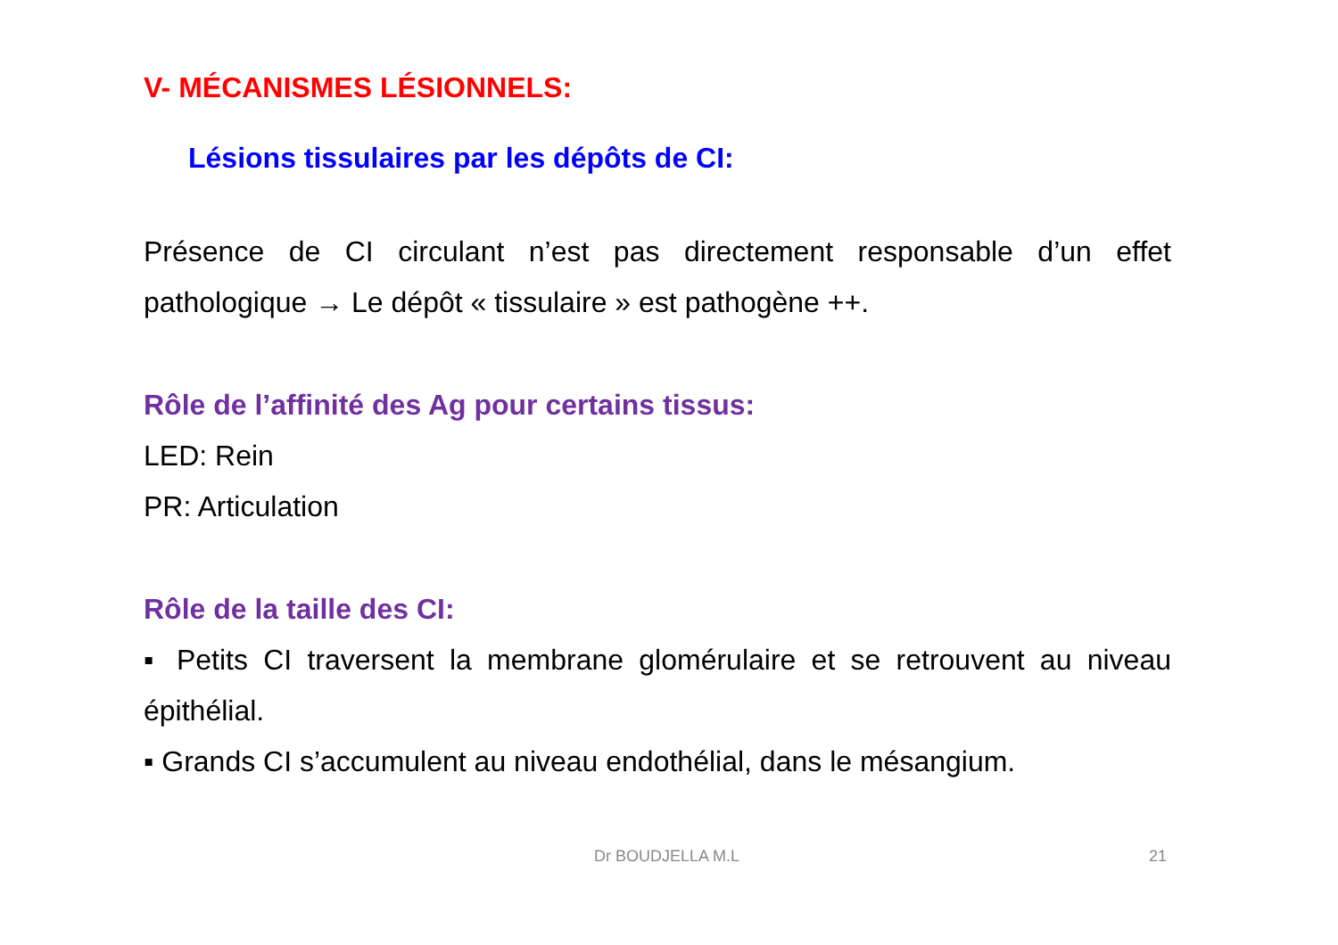V- MÉCANISMES LÉSIONNELS:
Lésions tissulaires par les dépôts de CI:
Présence de CI circulant n’est pas directement responsable d’un effet pathologique → Le dépôt « tissulaire » est pathogène ++.
Rôle de l’affinité des Ag pour certains tissus:
LED: Rein
PR: Articulation
Rôle de la taille des CI:
▪ Petits CI traversent la membrane glomérulaire et se retrouvent au niveau épithélial.
▪ Grands CI s’accumulent au niveau endothélial, dans le mésangium.
Dr BOUDJELLA M.L 21